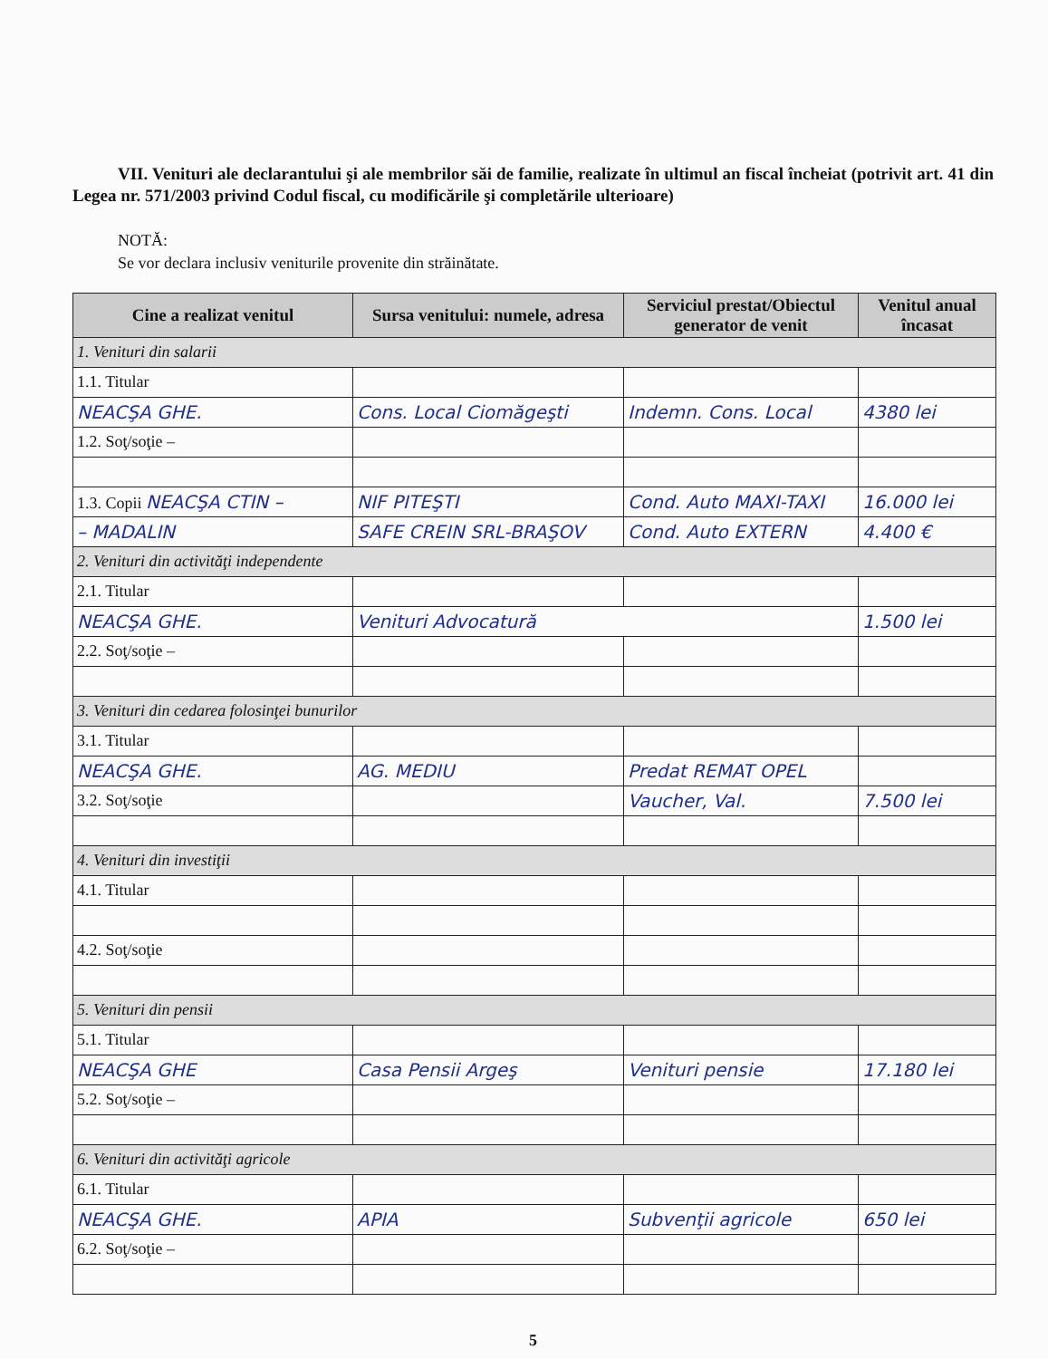VII. Venituri ale declarantului şi ale membrilor săi de familie, realizate în ultimul an fiscal încheiat (potrivit art. 41 din Legea nr. 571/2003 privind Codul fiscal, cu modificările şi completările ulterioare)
NOTĂ:
Se vor declara inclusiv veniturile provenite din străinătate.
| Cine a realizat venitul | Sursa venitului: numele, adresa | Serviciul prestat/Obiectul generator de venit | Venitul anual încasat |
| --- | --- | --- | --- |
| 1. Venituri din salarii | | | |
| 1.1. Titular | | | |
| NEACŞA GHE. | Cons. Local Ciomăgeşti | Indemn. Cons. Local | 4380 lei |
| 1.2. Soţ/soţie – | | | |
| 1.3. Copii NEACŞA CTIN – | NIF PITEŞTI | Cond. Auto MAXI-TAXI | 16.000 lei |
| – MADALIN | SAFE CREIN SRL-BRAŞOV | Cond. Auto EXTERN | 4.400 € |
| 2. Venituri din activităţi independente | | | |
| 2.1. Titular | | | |
| NEACŞA GHE. | Venituri Advocatură | | 1.500 lei |
| 2.2. Soţ/soţie – | | | |
| 3. Venituri din cedarea folosinţei bunurilor | | | |
| 3.1. Titular | | | |
| NEACŞA GHE. | AG. MEDIU | Predat REMAT OPEL | |
| 3.2. Soţ/soţie | | Vaucher, Val. | 7.500 lei |
| 4. Venituri din investiţii | | | |
| 4.1. Titular | | | |
| 4.2. Soţ/soţie | | | |
| 5. Venituri din pensii | | | |
| 5.1. Titular | | | |
| NEACŞA GHE | Casa Pensii Argeş | Venituri pensie | 17.180 lei |
| 5.2. Soţ/soţie – | | | |
| 6. Venituri din activităţi agricole | | | |
| 6.1. Titular | | | |
| NEACŞA GHE. | APIA | Subvenţii agricole | 650 lei |
| 6.2. Soţ/soţie – | | | |
5